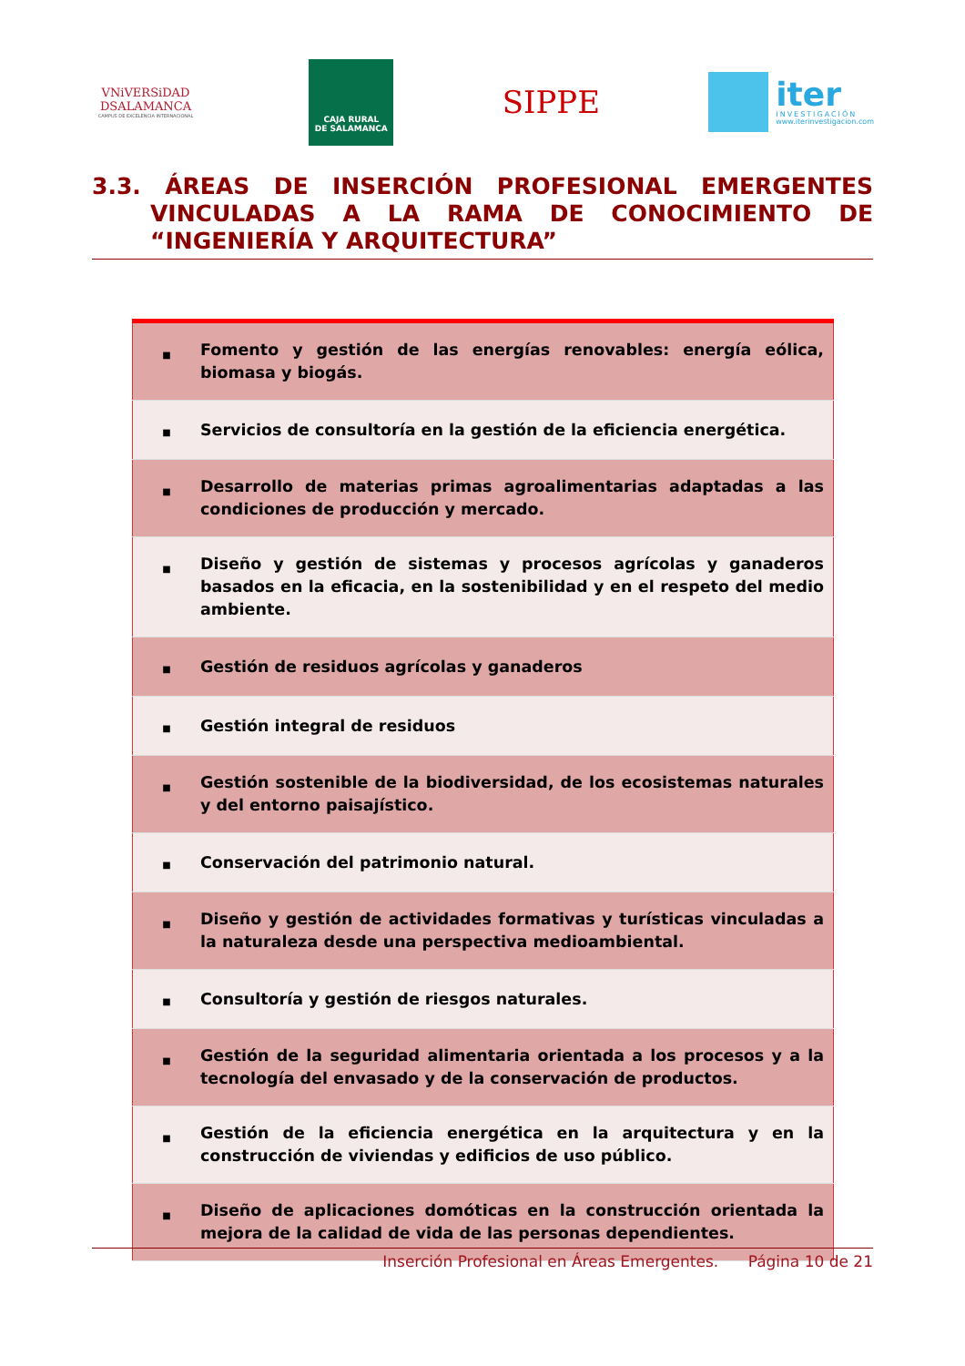VNiVERSiDAD
DSALAMANCA
CAMPUS DE EXCELENCIA INTERNACIONAL
CAJA RURAL
DE SALAMANCA
SIPPE
iter
INVESTIGACIÓN
www.iterinvestigacion.com
3.3. ÁREAS DE INSERCIÓN PROFESIONAL EMERGENTES
VINCULADAS A LA RAMA DE CONOCIMIENTO DE
“INGENIERÍA Y ARQUITECTURA”
| ■ | Fomento y gestión de las energías renovables: energía eólica, biomasa y biogás. |
| ■ | Servicios de consultoría en la gestión de la eficiencia energética. |
| ■ | Desarrollo de materias primas agroalimentarias adaptadas a las condiciones de producción y mercado. |
| ■ | Diseño y gestión de sistemas y procesos agrícolas y ganaderos basados en la eficacia, en la sostenibilidad y en el respeto del medio ambiente. |
| ■ | Gestión de residuos agrícolas y ganaderos |
| ■ | Gestión integral de residuos |
| ■ | Gestión sostenible de la biodiversidad, de los ecosistemas naturales y del entorno paisajístico. |
| ■ | Conservación del patrimonio natural. |
| ■ | Diseño y gestión de actividades formativas y turísticas vinculadas a la naturaleza desde una perspectiva medioambiental. |
| ■ | Consultoría y gestión de riesgos naturales. |
| ■ | Gestión de la seguridad alimentaria orientada a los procesos y a la tecnología del envasado y de la conservación de productos. |
| ■ | Gestión de la eficiencia energética en la arquitectura y en la construcción de viviendas y edificios de uso público. |
| ■ | Diseño de aplicaciones domóticas en la construcción orientada la mejora de la calidad de vida de las personas dependientes. |
Inserción Profesional en Áreas Emergentes. Página 10 de 21